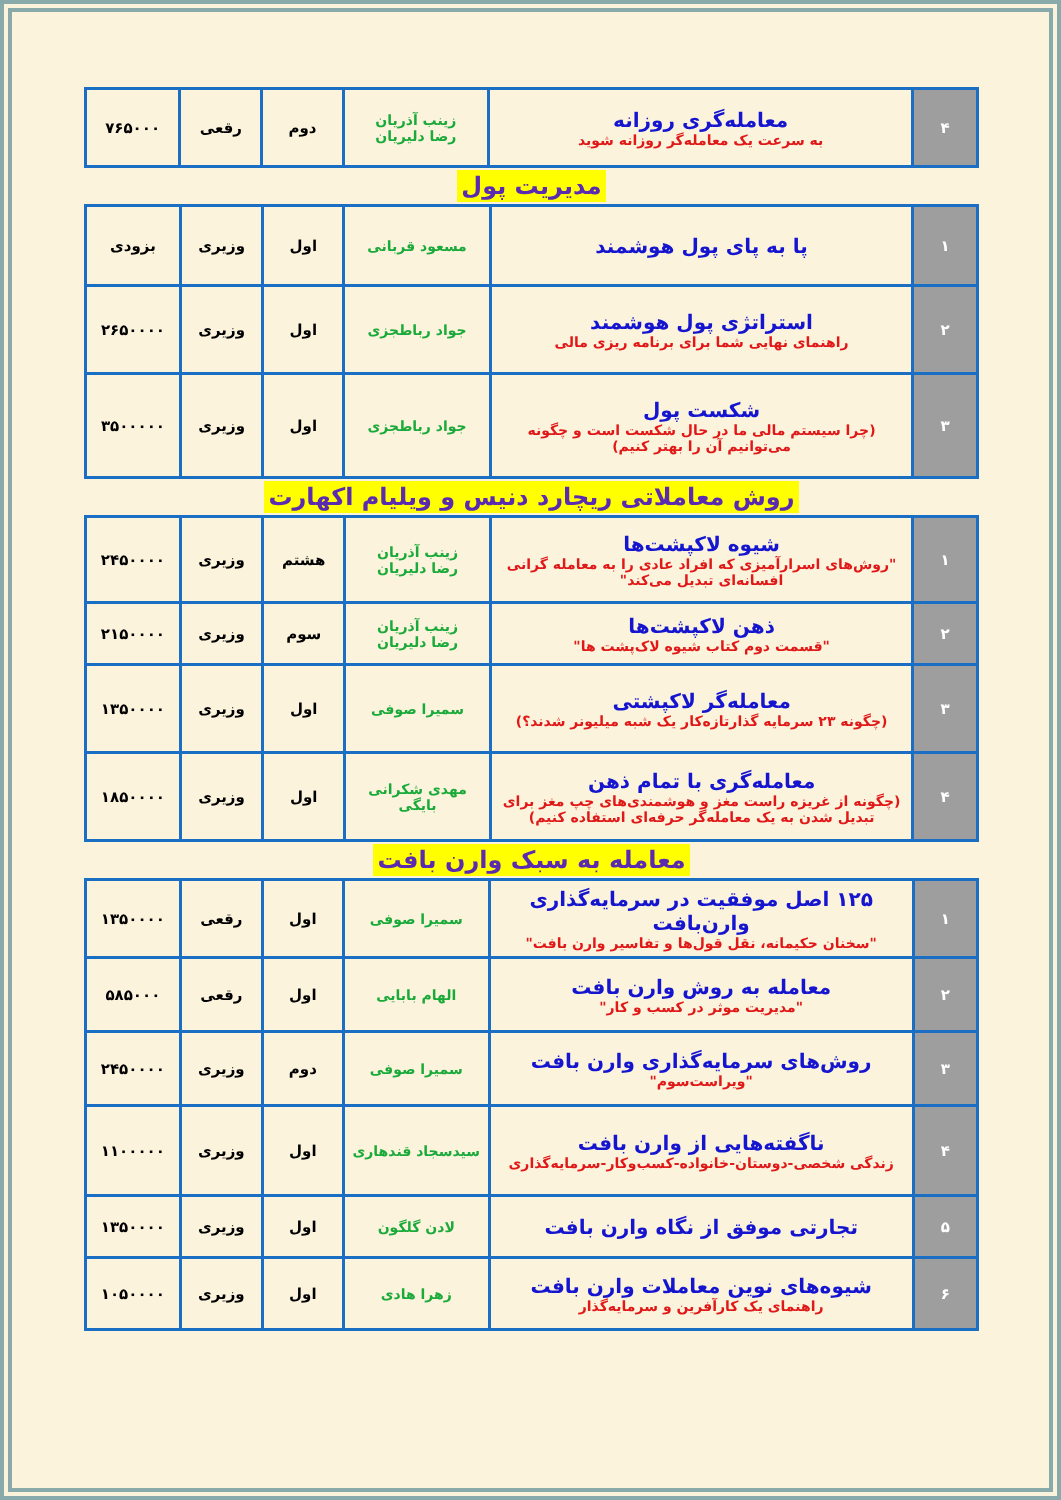| ۴ | معامله‌گری روزانه به سرعت یک معامله‌گر روزانه شوید | زینب آذریان رضا دلیریان | دوم | رقعی | ۷۶۵۰۰۰ |
مدیریت پول
| ۱ | پا به پای پول هوشمند | مسعود قربانی | اول | وزیری | بزودی |
| ۲ | استراتژی پول هوشمند راهنمای نهایی شما برای برنامه ریزی مالی | جواد رباطجزی | اول | وزیری | ۲۶۵۰۰۰۰ |
| ۳ | شکست پول (چرا سیستم مالی ما در حال شکست است و چگونه می‌توانیم آن را بهتر کنیم) | جواد رباطجزی | اول | وزیری | ۳۵۰۰۰۰۰ |
روش معاملاتی ریچارد دنیس و ویلیام اکهارت
| ۱ | شیوه لاکپشت‌ها "روش‌های اسرارآمیزی که افراد عادی را به معامله گرانی افسانه‌ای تبدیل می‌کند" | زینب آذریان رضا دلیریان | هشتم | وزیری | ۲۴۵۰۰۰۰ |
| ۲ | ذهن لاکپشت‌ها "قسمت دوم کتاب شیوه لاک‌پشت ها" | زینب آذریان رضا دلیریان | سوم | وزیری | ۲۱۵۰۰۰۰ |
| ۳ | معامله‌گر لاکپشتی (چگونه ۲۳ سرمایه گذارتازه‌کار یک شبه میلیونر شدند؟) | سمیرا صوفی | اول | وزیری | ۱۳۵۰۰۰۰ |
| ۴ | معامله‌گری با تمام ذهن (چگونه از غریزه راست مغز و هوشمندی‌های چپ مغز برای تبدیل شدن به یک معامله‌گر حرفه‌ای استفاده کنیم) | مهدی شکرانی بایگی | اول | وزیری | ۱۸۵۰۰۰۰ |
معامله به سبک وارن بافت
| ۱ | ۱۲۵ اصل موفقیت در سرمایه‌گذاری وارن‌بافت "سخنان حکیمانه، نقل قول‌ها و تفاسیر وارن بافت" | سمیرا صوفی | اول | رقعی | ۱۳۵۰۰۰۰ |
| ۲ | معامله به روش وارن بافت "مدیریت موثر در کسب و کار" | الهام بابایی | اول | رقعی | ۵۸۵۰۰۰ |
| ۳ | روش‌های سرمایه‌گذاری وارن بافت "ویراست‌سوم" | سمیرا صوفی | دوم | وزیری | ۲۴۵۰۰۰۰ |
| ۴ | ناگفته‌هایی از وارن بافت زندگی شخصی-دوستان-خانواده-کسب‌وکار-سرمایه‌گذاری | سیدسجاد قندهاری | اول | وزیری | ۱۱۰۰۰۰۰ |
| ۵ | تجارتی موفق از نگاه وارن بافت | لادن گلگون | اول | وزیری | ۱۳۵۰۰۰۰ |
| ۶ | شیوه‌های نوین معاملات وارن بافت راهنمای یک کارآفرین و سرمایه‌گذار | زهرا هادی | اول | وزیری | ۱۰۵۰۰۰۰ |